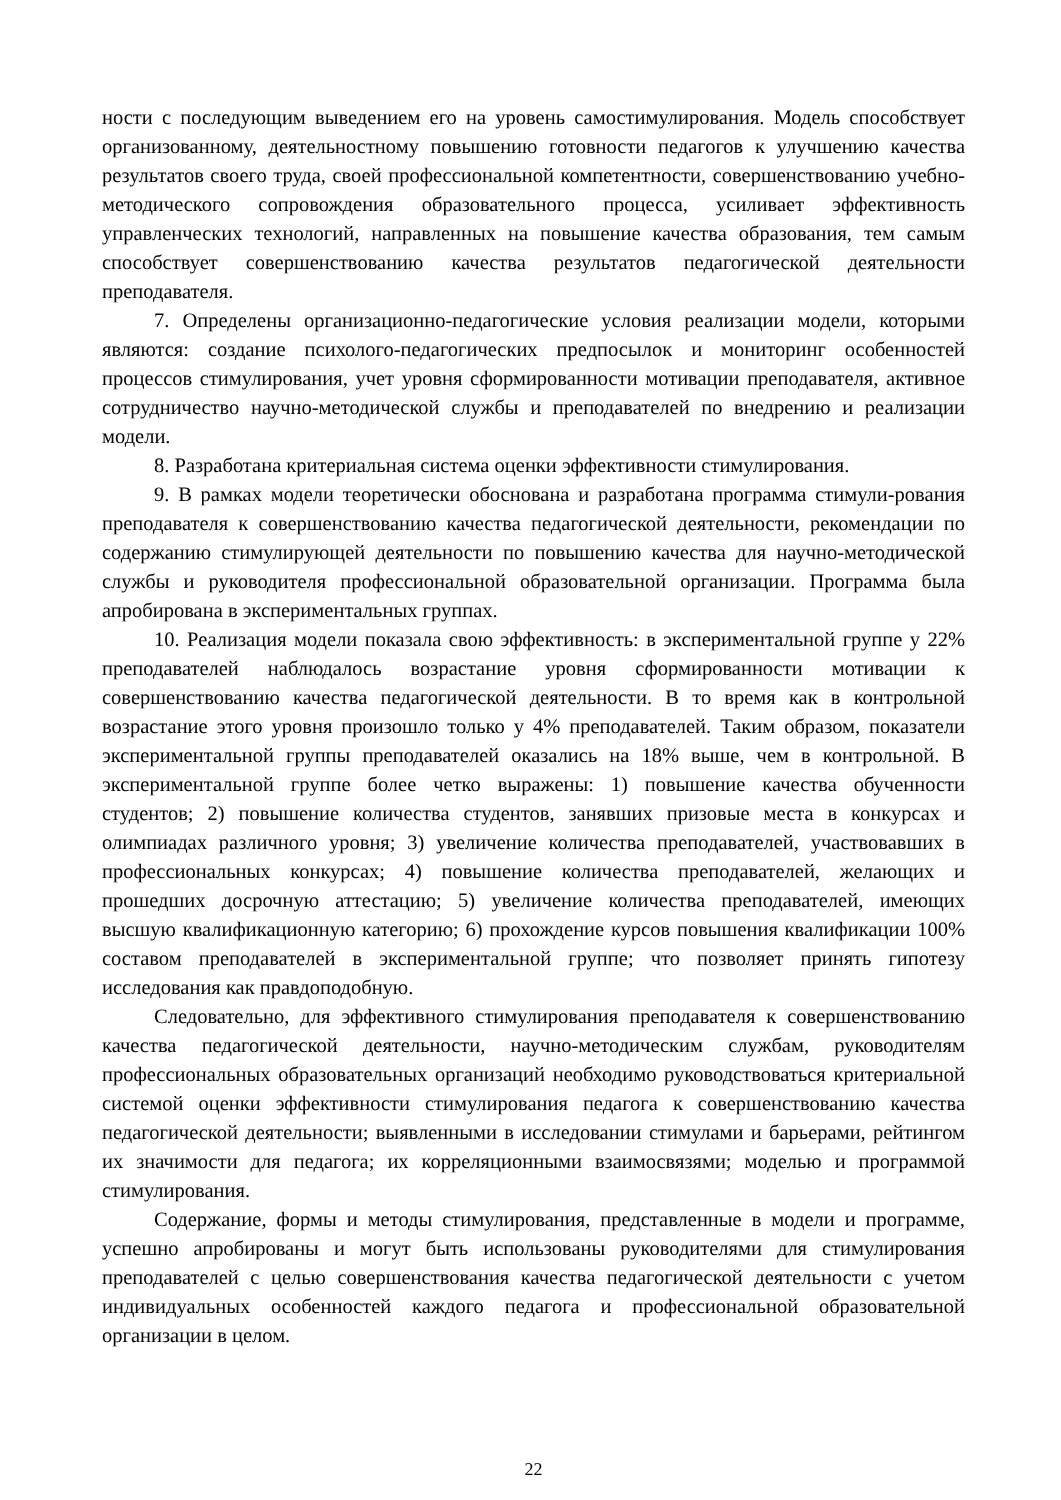ности с последующим выведением его на уровень самостимулирования. Модель способствует организованному, деятельностному повышению готовности педагогов к улучшению качества результатов своего труда, своей профессиональной компетентности, совершенствованию учебно-методического сопровождения образовательного процесса, усиливает эффективность управленческих технологий, направленных на повышение качества образования, тем самым способствует совершенствованию качества результатов педагогической деятельности преподавателя.
7. Определены организационно-педагогические условия реализации модели, которыми являются: создание психолого-педагогических предпосылок и мониторинг особенностей процессов стимулирования, учет уровня сформированности мотивации преподавателя, активное сотрудничество научно-методической службы и преподавателей по внедрению и реализации модели.
8. Разработана критериальная система оценки эффективности стимулирования.
9. В рамках модели теоретически обоснована и разработана программа стимули-рования преподавателя к совершенствованию качества педагогической деятельности, рекомендации по содержанию стимулирующей деятельности по повышению качества для научно-методической службы и руководителя профессиональной образовательной организации. Программа была апробирована в экспериментальных группах.
10. Реализация модели показала свою эффективность: в экспериментальной группе у 22% преподавателей наблюдалось возрастание уровня сформированности мотивации к совершенствованию качества педагогической деятельности. В то время как в контрольной возрастание этого уровня произошло только у 4% преподавателей. Таким образом, показатели экспериментальной группы преподавателей оказались на 18% выше, чем в контрольной. В экспериментальной группе более четко выражены: 1) повышение качества обученности студентов; 2) повышение количества студентов, занявших призовые места в конкурсах и олимпиадах различного уровня; 3) увеличение количества преподавателей, участвовавших в профессиональных конкурсах; 4) повышение количества преподавателей, желающих и прошедших досрочную аттестацию; 5) увеличение количества преподавателей, имеющих высшую квалификационную категорию; 6) прохождение курсов повышения квалификации 100% составом преподавателей в экспериментальной группе; что позволяет принять гипотезу исследования как правдоподобную.
Следовательно, для эффективного стимулирования преподавателя к совершенствованию качества педагогической деятельности, научно-методическим службам, руководителям профессиональных образовательных организаций необходимо руководствоваться критериальной системой оценки эффективности стимулирования педагога к совершенствованию качества педагогической деятельности; выявленными в исследовании стимулами и барьерами, рейтингом их значимости для педагога; их корреляционными взаимосвязями; моделью и программой стимулирования.
Содержание, формы и методы стимулирования, представленные в модели и программе, успешно апробированы и могут быть использованы руководителями для стимулирования преподавателей с целью совершенствования качества педагогической деятельности с учетом индивидуальных особенностей каждого педагога и профессиональной образовательной организации в целом.
22